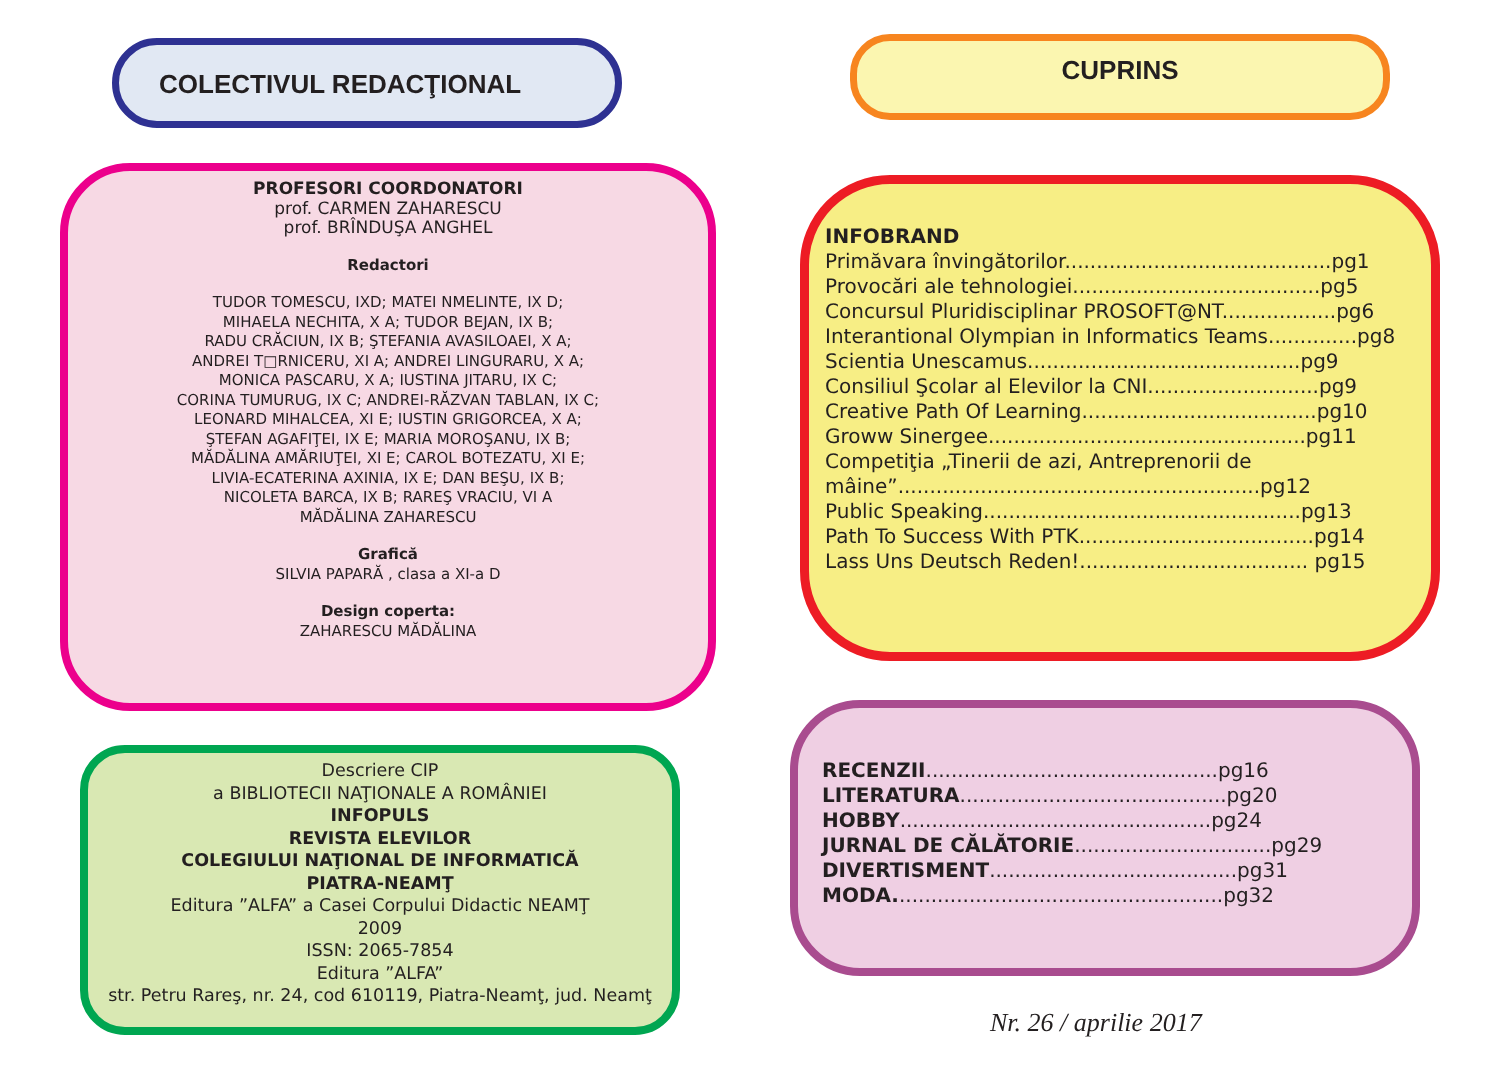COLECTIVUL REDACŢIONAL
PROFESORI COORDONATORI
prof. CARMEN ZAHARESCU
prof. BRÎNDUŞA ANGHEL
Redactori
TUDOR TOMESCU, IXD; MATEI NMELINTE, IX D;
MIHAELA NECHITA, X A; TUDOR BEJAN, IX B;
RADU CRĂCIUN, IX B; ŞTEFANIA AVASILOAEI, X A;
ANDREI T□RNICERU, XI A; ANDREI LINGURARU, X A;
MONICA PASCARU, X A; IUSTINA JITARU, IX C;
CORINA TUMURUG, IX C; ANDREI-RĂZVAN TABLAN, IX C;
LEONARD MIHALCEA, XI E; IUSTIN GRIGORCEA, X A;
ŞTEFAN AGAFIŢEI, IX E; MARIA MOROŞANU, IX B;
MĂDĂLINA AMĂRIUŢEI, XI E; CAROL BOTEZATU, XI E;
LIVIA-ECATERINA AXINIA, IX E; DAN BEŞU, IX B;
NICOLETA BARCA, IX B; RAREŞ VRACIU, VI A
MĂDĂLINA ZAHARESCU
Grafică
SILVIA PAPARĂ , clasa a XI-a D
Design coperta:
ZAHARESCU MĂDĂLINA
Descriere CIP
a BIBLIOTECII NAŢIONALE A ROMÂNIEI
INFOPULS
REVISTA ELEVILOR
COLEGIULUI NAŢIONAL DE INFORMATICĂ
PIATRA-NEAMŢ
Editura ”ALFA” a Casei Corpului Didactic NEAMŢ
2009
ISSN: 2065-7854
Editura ”ALFA”
str. Petru Rareş, nr. 24, cod 610119, Piatra-Neamţ, jud. Neamţ
CUPRINS
INFOBRAND
Primăvara învingătorilor..........................................pg1
Provocări ale tehnologiei.......................................pg5
Concursul Pluridisciplinar PROSOFT@NT..................pg6
Interantional Olympian in Informatics Teams..............pg8
Scientia Unescamus...........................................pg9
Consiliul Şcolar al Elevilor la CNI...........................pg9
Creative Path Of Learning.....................................pg10
Groww Sinergee..................................................pg11
Competiţia „Tinerii de azi, Antreprenorii de
mâine”.........................................................pg12
Public Speaking..................................................pg13
Path To Success With PTK.....................................pg14
Lass Uns Deutsch Reden!.................................... pg15
RECENZII..............................................pg16
LITERATURA..........................................pg20
HOBBY.................................................pg24
JURNAL DE CĂLĂTORIE...............................pg29
DIVERTISMENT.......................................pg31
MODA....................................................pg32
Nr. 26 / aprilie 2017